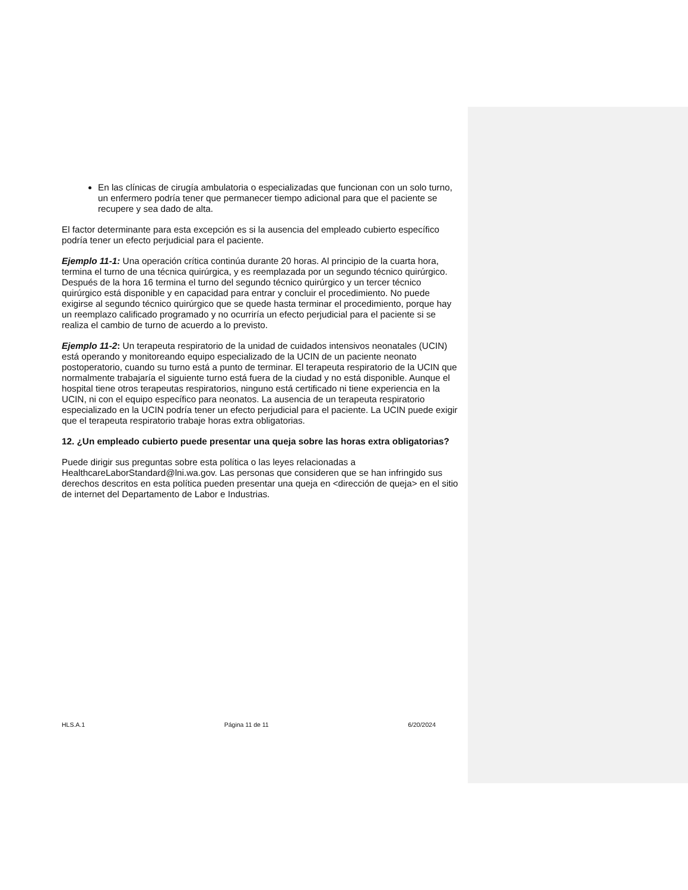En las clínicas de cirugía ambulatoria o especializadas que funcionan con un solo turno, un enfermero podría tener que permanecer tiempo adicional para que el paciente se recupere y sea dado de alta.
El factor determinante para esta excepción es si la ausencia del empleado cubierto específico podría tener un efecto perjudicial para el paciente.
Ejemplo 11-1: Una operación crítica continúa durante 20 horas. Al principio de la cuarta hora, termina el turno de una técnica quirúrgica, y es reemplazada por un segundo técnico quirúrgico. Después de la hora 16 termina el turno del segundo técnico quirúrgico y un tercer técnico quirúrgico está disponible y en capacidad para entrar y concluir el procedimiento. No puede exigirse al segundo técnico quirúrgico que se quede hasta terminar el procedimiento, porque hay un reemplazo calificado programado y no ocurriría un efecto perjudicial para el paciente si se realiza el cambio de turno de acuerdo a lo previsto.
Ejemplo 11-2: Un terapeuta respiratorio de la unidad de cuidados intensivos neonatales (UCIN) está operando y monitoreando equipo especializado de la UCIN de un paciente neonato postoperatorio, cuando su turno está a punto de terminar. El terapeuta respiratorio de la UCIN que normalmente trabajaría el siguiente turno está fuera de la ciudad y no está disponible. Aunque el hospital tiene otros terapeutas respiratorios, ninguno está certificado ni tiene experiencia en la UCIN, ni con el equipo específico para neonatos. La ausencia de un terapeuta respiratorio especializado en la UCIN podría tener un efecto perjudicial para el paciente. La UCIN puede exigir que el terapeuta respiratorio trabaje horas extra obligatorias.
12. ¿Un empleado cubierto puede presentar una queja sobre las horas extra obligatorias?
Puede dirigir sus preguntas sobre esta política o las leyes relacionadas a HealthcareLaborStandard@lni.wa.gov. Las personas que consideren que se han infringido sus derechos descritos en esta política pueden presentar una queja en <dirección de queja> en el sitio de internet del Departamento de Labor e Industrias.
HLS.A.1 Página 11 de 11 6/20/2024